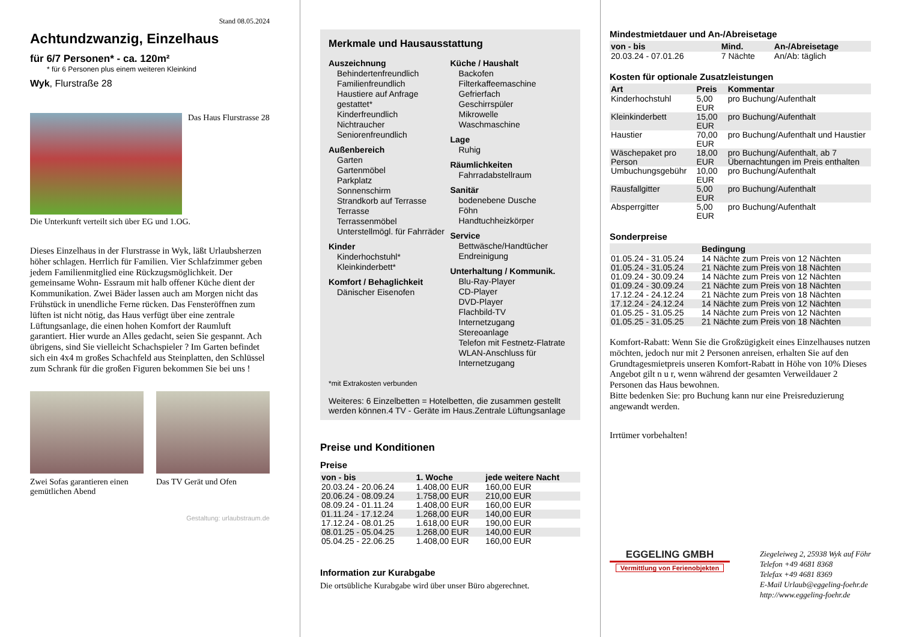Stand 08.05.2024
Achtundzwanzig, Einzelhaus
für 6/7 Personen* - ca. 120m²
* für 6 Personen plus einem weiteren Kleinkind
Wyk, Flurstraße 28
Das Haus Flurstrasse 28
Die Unterkunft verteilt sich über EG und 1.OG.
Dieses Einzelhaus in der Flurstrasse in Wyk, läßt Urlaubsherzen höher schlagen. Herrlich für Familien. Vier Schlafzimmer geben jedem Familienmitglied eine Rückzugsmöglichkeit. Der gemeinsame Wohn- Essraum mit halb offener Küche dient der Kommunikation. Zwei Bäder lassen auch am Morgen nicht das Frühstück in unendliche Ferne rücken. Das Fensteröffnen zum lüften ist nicht nötig, das Haus verfügt über eine zentrale Lüftungsanlage, die einen hohen Komfort der Raumluft garantiert. Hier wurde an Alles gedacht, seien Sie gespannt. Ach übrigens, sind Sie vielleicht Schachspieler ? Im Garten befindet sich ein 4x4 m großes Schachfeld aus Steinplatten, den Schlüssel zum Schrank für die großen Figuren bekommen Sie bei uns !
Zwei Sofas garantieren einen gemütlichen Abend
Das TV Gerät und Ofen
Gestaltung: urlaubstraum.de
Merkmale und Hausausstattung
Auszeichnung
Behindertenfreundlich
Familienfreundlich
Haustiere auf Anfrage gestattet*
Kinderfreundlich
Nichtraucher
Seniorenfreundlich
Außenbereich
Garten
Gartenmöbel
Parkplatz
Sonnenschirm
Strandkorb auf Terrasse
Terrasse
Terrassenmöbel
Unterstellmögl. für Fahrräder
Kinder
Kinderhochstuhl*
Kleinkinderbett*
Komfort / Behaglichkeit
Dänischer Eisenofen
Küche / Haushalt
Backofen
Filterkaffeemaschine
Gefrierfach
Geschirrspüler
Mikrowelle
Waschmaschine
Lage
Ruhig
Räumlichkeiten
Fahrradabstellraum
Sanitär
bodenebene Dusche
Föhn
Handtuchheizkörper
Service
Bettwäsche/Handtücher
Endreinigung
Unterhaltung / Kommunik.
Blu-Ray-Player
CD-Player
DVD-Player
Flachbild-TV
Internetzugang
Stereoanlage
Telefon mit Festnetz-Flatrate
WLAN-Anschluss für Internetzugang
*mit Extrakosten verbunden
Weiteres: 6 Einzelbetten = Hotelbetten, die zusammen gestellt werden können.4 TV - Geräte im Haus.Zentrale Lüftungsanlage
Preise und Konditionen
Preise
| von - bis | 1. Woche | jede weitere Nacht |
| --- | --- | --- |
| 20.03.24 - 20.06.24 | 1.408,00 EUR | 160,00 EUR |
| 20.06.24 - 08.09.24 | 1.758,00 EUR | 210,00 EUR |
| 08.09.24 - 01.11.24 | 1.408,00 EUR | 160,00 EUR |
| 01.11.24 - 17.12.24 | 1.268,00 EUR | 140,00 EUR |
| 17.12.24 - 08.01.25 | 1.618,00 EUR | 190,00 EUR |
| 08.01.25 - 05.04.25 | 1.268,00 EUR | 140,00 EUR |
| 05.04.25 - 22.06.25 | 1.408,00 EUR | 160,00 EUR |
Information zur Kurabgabe
Die ortsübliche Kurabgabe wird über unser Büro abgerechnet.
Mindestmietdauer und An-/Abreisetage
| von - bis | Mind. | An-/Abreisetage |
| --- | --- | --- |
| 20.03.24 - 07.01.26 | 7 Nächte | An/Ab: täglich |
Kosten für optionale Zusatzleistungen
| Art | Preis | Kommentar |
| --- | --- | --- |
| Kinderhochstuhl | 5,00 EUR | pro Buchung/Aufenthalt |
| Kleinkinderbett | 15,00 EUR | pro Buchung/Aufenthalt |
| Haustier | 70,00 EUR | pro Buchung/Aufenthalt und Haustier |
| Wäschepaket pro Person | 18,00 EUR | pro Buchung/Aufenthalt, ab 7 Übernachtungen im Preis enthalten |
| Umbuchungsgebühr | 10,00 EUR | pro Buchung/Aufenthalt |
| Rausfallgitter | 5,00 EUR | pro Buchung/Aufenthalt |
| Absperrgitter | 5,00 EUR | pro Buchung/Aufenthalt |
Sonderpreise
| | Bedingung |
| --- | --- |
| 01.05.24 - 31.05.24 | 14 Nächte zum Preis von 12 Nächten |
| 01.05.24 - 31.05.24 | 21 Nächte zum Preis von 18 Nächten |
| 01.09.24 - 30.09.24 | 14 Nächte zum Preis von 12 Nächten |
| 01.09.24 - 30.09.24 | 21 Nächte zum Preis von 18 Nächten |
| 17.12.24 - 24.12.24 | 21 Nächte zum Preis von 18 Nächten |
| 17.12.24 - 24.12.24 | 14 Nächte zum Preis von 12 Nächten |
| 01.05.25 - 31.05.25 | 14 Nächte zum Preis von 12 Nächten |
| 01.05.25 - 31.05.25 | 21 Nächte zum Preis von 18 Nächten |
Komfort-Rabatt: Wenn Sie die Großzügigkeit eines Einzelhauses nutzen möchten, jedoch nur mit 2 Personen anreisen, erhalten Sie auf den Grundtagesmietpreis unseren Komfort-Rabatt in Höhe von 10% Dieses Angebot gilt n u r, wenn während der gesamten Verweildauer 2 Personen das Haus bewohnen.
Bitte bedenken Sie: pro Buchung kann nur eine Preisreduzierung angewandt werden.
Irrtümer vorbehalten!
EGGELING GMBH
Vermittlung von Ferienobjekten
Ziegeleiweg 2, 25938 Wyk auf Föhr
Telefon +49 4681 8368
Telefax +49 4681 8369
E-Mail Urlaub@eggeling-foehr.de
http://www.eggeling-foehr.de